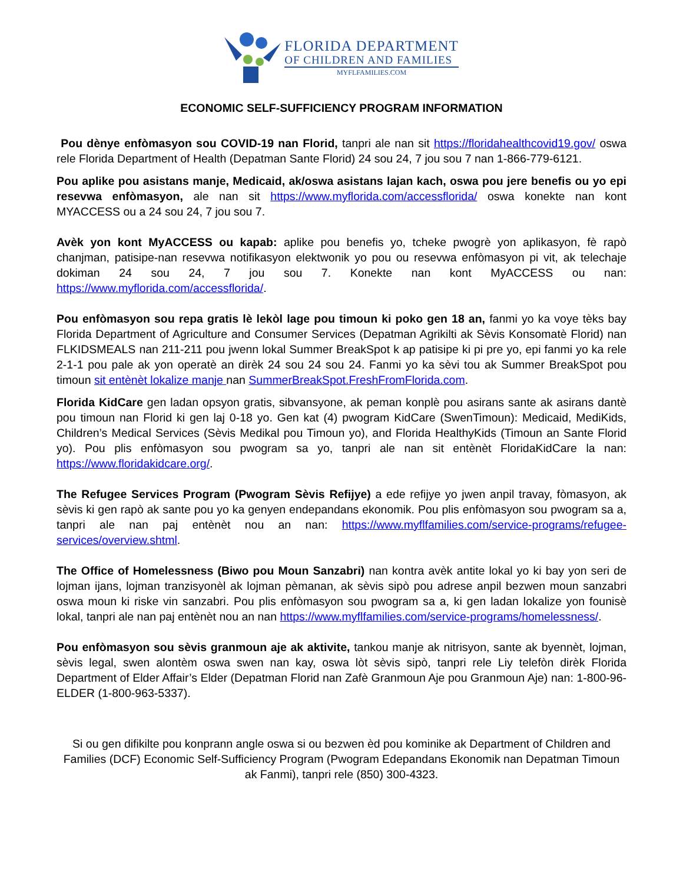FLORIDA DEPARTMENT
OF CHILDREN AND FAMILIES
MYFLFAMILIES.COM
ECONOMIC SELF-SUFFICIENCY PROGRAM INFORMATION
Pou dènye enfòmasyon sou COVID-19 nan Florid, tanpri ale nan sit https://floridahealthcovid19.gov/ oswa rele Florida Department of Health (Depatman Sante Florid) 24 sou 24, 7 jou sou 7 nan 1-866-779-6121.
Pou aplike pou asistans manje, Medicaid, ak/oswa asistans lajan kach, oswa pou jere benefis ou yo epi resevwa enfòmasyon, ale nan sit https://www.myflorida.com/accessflorida/ oswa konekte nan kont MYACCESS ou a 24 sou 24, 7 jou sou 7.
Avèk yon kont MyACCESS ou kapab: aplike pou benefis yo, tcheke pwogrè yon aplikasyon, fè rapò chanjman, patisipe-nan resevwa notifikasyon elektwonik yo pou ou resevwa enfòmasyon pi vit, ak telechaje dokiman 24 sou 24, 7 jou sou 7. Konekte nan kont MyACCESS ou nan: https://www.myflorida.com/accessflorida/.
Pou enfòmasyon sou repa gratis lè lekòl lage pou timoun ki poko gen 18 an, fanmi yo ka voye tèks bay Florida Department of Agriculture and Consumer Services (Depatman Agrikilti ak Sèvis Konsomatè Florid) nan FLKIDSMEALS nan 211-211 pou jwenn lokal Summer BreakSpot k ap patisipe ki pi pre yo, epi fanmi yo ka rele 2-1-1 pou pale ak yon operatè an dirèk 24 sou 24 sou 24. Fanmi yo ka sèvi tou ak Summer BreakSpot pou timoun sit entènèt lokalize manje nan SummerBreakSpot.FreshFromFlorida.com.
Florida KidCare gen ladan opsyon gratis, sibvansyone, ak peman konplè pou asirans sante ak asirans dantè pou timoun nan Florid ki gen laj 0-18 yo. Gen kat (4) pwogram KidCare (SwenTimoun): Medicaid, MediKids, Children’s Medical Services (Sèvis Medikal pou Timoun yo), and Florida HealthyKids (Timoun an Sante Florid yo). Pou plis enfòmasyon sou pwogram sa yo, tanpri ale nan sit entènèt FloridaKidCare la nan: https://www.floridakidcare.org/.
The Refugee Services Program (Pwogram Sèvis Refijye) a ede refijye yo jwen anpil travay, fòmasyon, ak sèvis ki gen rapò ak sante pou yo ka genyen endepandans ekonomik. Pou plis enfòmasyon sou pwogram sa a, tanpri ale nan paj entènèt nou an nan: https://www.myflfamilies.com/service-programs/refugee-services/overview.shtml.
The Office of Homelessness (Biwo pou Moun Sanzabri) nan kontra avèk antite lokal yo ki bay yon seri de lojman ijans, lojman tranzisyonèl ak lojman pèmanan, ak sèvis sipò pou adrese anpil bezwen moun sanzabri oswa moun ki riske vin sanzabri. Pou plis enfòmasyon sou pwogram sa a, ki gen ladan lokalize yon founisè lokal, tanpri ale nan paj entènèt nou an nan https://www.myflfamilies.com/service-programs/homelessness/.
Pou enfòmasyon sou sèvis granmoun aje ak aktivite, tankou manje ak nitrisyon, sante ak byennèt, lojman, sèvis legal, swen alontèm oswa swen nan kay, oswa lòt sèvis sipò, tanpri rele Liy telefòn dirèk Florida Department of Elder Affair’s Elder (Depatman Florid nan Zafè Granmoun Aje pou Granmoun Aje) nan: 1-800-96-ELDER (1-800-963-5337).
Si ou gen difikilte pou konprann angle oswa si ou bezwen èd pou kominike ak Department of Children and Families (DCF) Economic Self-Sufficiency Program (Pwogram Edepandans Ekonomik nan Depatman Timoun ak Fanmi), tanpri rele (850) 300-4323.